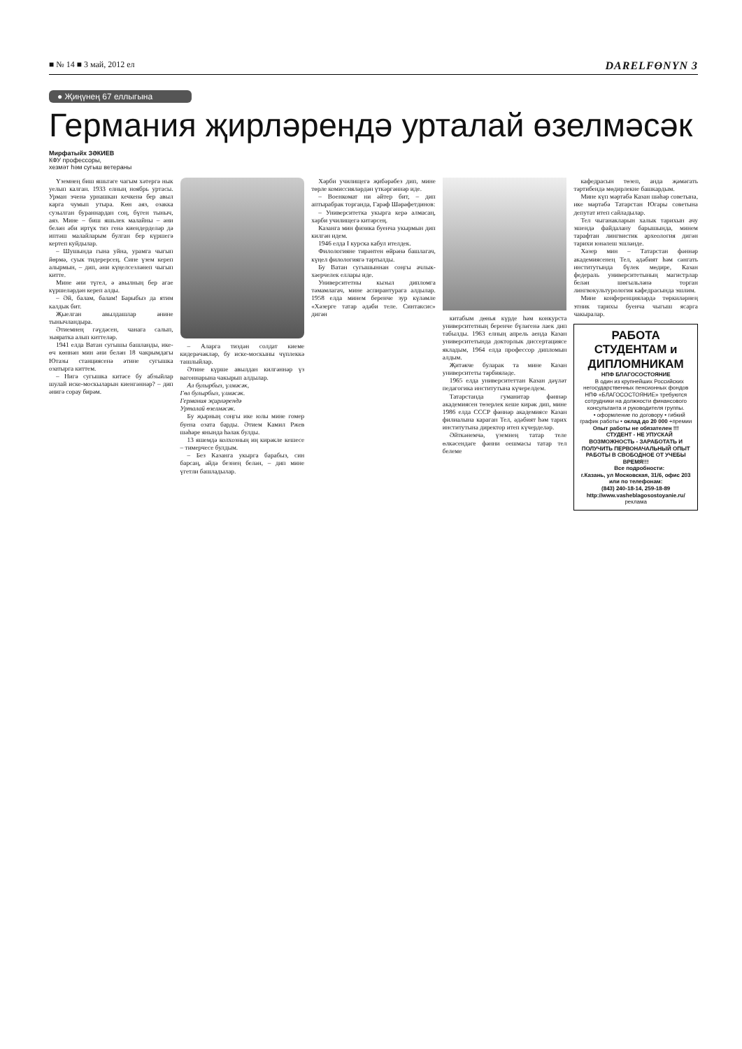■ № 14 ■ 3 май, 2012 ел DARELFӨNYN 3
● Җиңүнең 67 еллыгына
Германия җирләрендә урталай өзелмәсәк
Мирфатыйх ЗӘКИЕВ
КФУ профессоры,
хезмәт һәм сугыш ветераны
Үземнең биш яшьтәге чагым хәтергә нык уелып калган. 1933 елның ноябрь уртасы. Урман эченә урнашкан кечкенә бер авыл карга чумып утыра. Көн аяз, озакка сузылган бураннардан соң, бүген тыныч, аяз. Мине – биш яшьлек малайны – әни белән әби иртүк тиз генә киендерделәр дә иптәш малайларым булган бер күршегә кертеп куйдылар.
– Шушында гына уйна, урамга чыгып йөрмә, суык тидерерсең. Сине үзем кереп алырмын, – дип, әни күңелсезләнеп чыгып китте.
Мине әни түгел, ә авылның бер агае күршеләрдән кереп алды.
– Әй, балам, балам! Барыбыз да ятим калдык бит.
Җыелган авылдашлар әнине тынычландыра.
Әтиемнең гәүдәсен, чанага салып, зыяратка алып киттеләр.
1941 елда Ватан сугышы башланды, ике-өч көннән мин әни белән 18 чакрымдагы Ютазы станциясенә әтине сугышка озатырга киттем.
– Нигә сугышка китәсе бу абзыйлар шулай иске-москыларын киенгәннәр? – дип әнигә сорау бирәм.
– Аларга тиздән солдат киеме кидерәчәкләр, бу иске-москыны чүплеккә ташлыйлар.
Әтине күрше авылдан килгәннәр үз вагоннарына чакырып алдылар.
Ал булырбыз, үлмәсәк,
Гөл булырбыз, үлмәсәк.
Германия җирләрендә
Урталай өзелмәсәк.
Бу җырның соңгы ике юлы мине гомер буена озата барды. Әтием Камил Ржев шәһәре янында һәлак булды.
13 яшемдә колхозның иң кирәкле кешесе – тимерчесе булдым.
– Без Казанга укырга барабыз, син барсаң, әйдә безнең белән, – дип мине үгетли башладылар.
Хәрби училищегә җибәрәбез дип, мине төрле комиссияләрдән үткәргәннәр иде.
– Военкомат ни әйтер бит, – дип аптырабрак торганда, Гарәф Шәрәфетдинов:
– Университетка укырга керә алмасаң, хәрби училищегә китәрсең.
Казанга мин физика буенча укырмын дип килгән идем.
1946 елда I курска кабул ителдек.
Филологияне тирәнтен өйрәнә башлагач, күңел филологиягә тартылды.
Бу Ватан сугышыннан соңгы ачлык-хәерчелек еллары иде.
Университетны кызыл дипломга тәмамлагач, мине аспирантурага алдылар. 1958 елда минем беренче зур күләмле «Хәзерге татар әдәби теле. Синтаксис» дигән
китабым дөнья күрде һәм конкурста университетның беренче бүләгенә лаек дип табылды. 1963 елның апрель аенда Казан университетында докторлык диссертациясе якладым, 1964 елда профессор дипломын алдым.
Җитәкче буларак та мине Казан университеты тәрбияләде.
1965 елда университеттан Казан дәүләт педагогика институтына күчерелдем.
Татарстанда гуманитар фәннәр академиясен төзерлек кеше кирәк дип, мине 1986 елда СССР фәннәр академиясе Казан филиалына караган Тел, әдәбият һәм тарих институтына директор итеп күчерделәр.
Әйткәнемчә, үземнең татар теле өлкәсендәге фәнни оешмасы татар тел белеме
кафедрасын төзеп, анда җәмәгать тәртибендә мөдирлекне башкардым.
Мине күп мәртәбә Казан шәһәр советына, ике мәртәбә Татарстан Югары советына депутат итеп сайладылар.
Тел чыганакларын халык тарихын ачу эшендә файдалану барышында, минем тарафтан лингвистик археология дигән тарихи юнәлеш эшләнде.
Хәзер мин – Татарстан фәннәр академиясенең Тел, әдәбият һәм сәнгать институтында бүлек мөдире, Казан федераль университетының магистрлар белән шөгыльләнә торган лингвокультурология кафедрасында эшлим.
Мине конференцияләрдә төркиләрнең этник тарихы буенча чыгыш ясарга чакыралар.
РАБОТА СТУДЕНТАМ и ДИПЛОМНИКАМ
НПФ БЛАГОСОСТОЯНИЕ
В один из крупнейших Российских негосударственных пенсионных фондов НПФ «БЛАГОСОСТОЯНИЕ» требуются сотрудники на должности финансового консультанта и руководителя группы.
• оформление по договору • гибкий график работы • оклад до 20 000 +премии
Опыт работы не обязателен !!!
СТУДЕНТ - НЕ УПУСКАЙ ВОЗМОЖНОСТЬ - ЗАРАБОТАТЬ И ПОЛУЧИТЬ ПЕРВОНАЧАЛЬНЫЙ ОПЫТ РАБОТЫ В СВОБОДНОЕ ОТ УЧЕБЫ ВРЕМЯ!!!
Все подробности:
г.Казань, ул Московская, 31/6, офис 203
или по телефонам:
(843) 240-18-14, 259-18-89
http://www.vasheblagosostoyanie.ru/
реклама